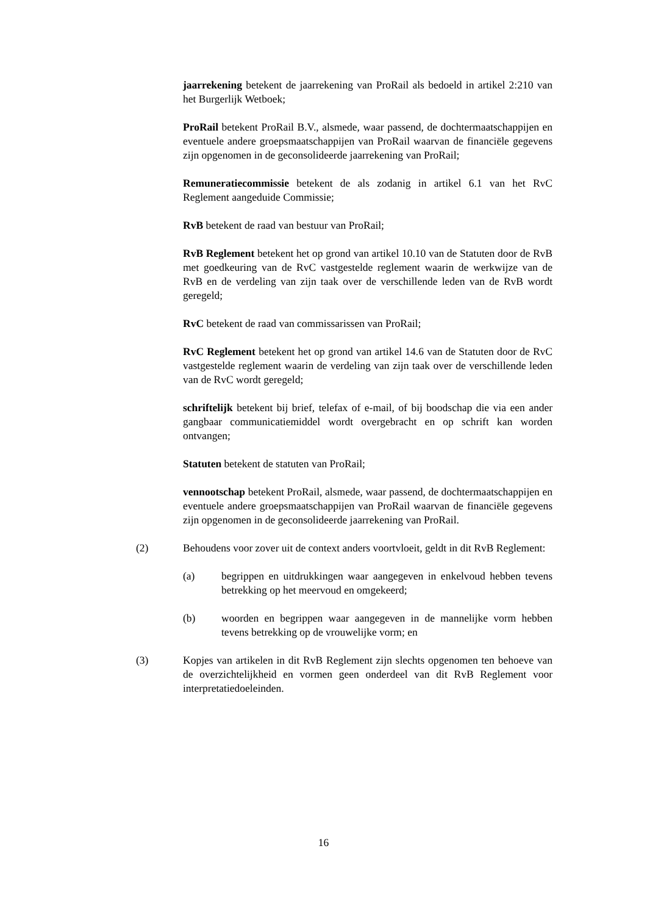jaarrekening betekent de jaarrekening van ProRail als bedoeld in artikel 2:210 van het Burgerlijk Wetboek;
ProRail betekent ProRail B.V., alsmede, waar passend, de dochtermaatschappijen en eventuele andere groepsmaatschappijen van ProRail waarvan de financiële gegevens zijn opgenomen in de geconsolideerde jaarrekening van ProRail;
Remuneratiecommissie betekent de als zodanig in artikel 6.1 van het RvC Reglement aangeduide Commissie;
RvB betekent de raad van bestuur van ProRail;
RvB Reglement betekent het op grond van artikel 10.10 van de Statuten door de RvB met goedkeuring van de RvC vastgestelde reglement waarin de werkwijze van de RvB en de verdeling van zijn taak over de verschillende leden van de RvB wordt geregeld;
RvC betekent de raad van commissarissen van ProRail;
RvC Reglement betekent het op grond van artikel 14.6 van de Statuten door de RvC vastgestelde reglement waarin de verdeling van zijn taak over de verschillende leden van de RvC wordt geregeld;
schriftelijk betekent bij brief, telefax of e-mail, of bij boodschap die via een ander gangbaar communicatiemiddel wordt overgebracht en op schrift kan worden ontvangen;
Statuten betekent de statuten van ProRail;
vennootschap betekent ProRail, alsmede, waar passend, de dochtermaatschappijen en eventuele andere groepsmaatschappijen van ProRail waarvan de financiële gegevens zijn opgenomen in de geconsolideerde jaarrekening van ProRail.
(2) Behoudens voor zover uit de context anders voortvloeit, geldt in dit RvB Reglement:
(a) begrippen en uitdrukkingen waar aangegeven in enkelvoud hebben tevens betrekking op het meervoud en omgekeerd;
(b) woorden en begrippen waar aangegeven in de mannelijke vorm hebben tevens betrekking op de vrouwelijke vorm; en
(3) Kopjes van artikelen in dit RvB Reglement zijn slechts opgenomen ten behoeve van de overzichtelijkheid en vormen geen onderdeel van dit RvB Reglement voor interpretatiedoeleinden.
16